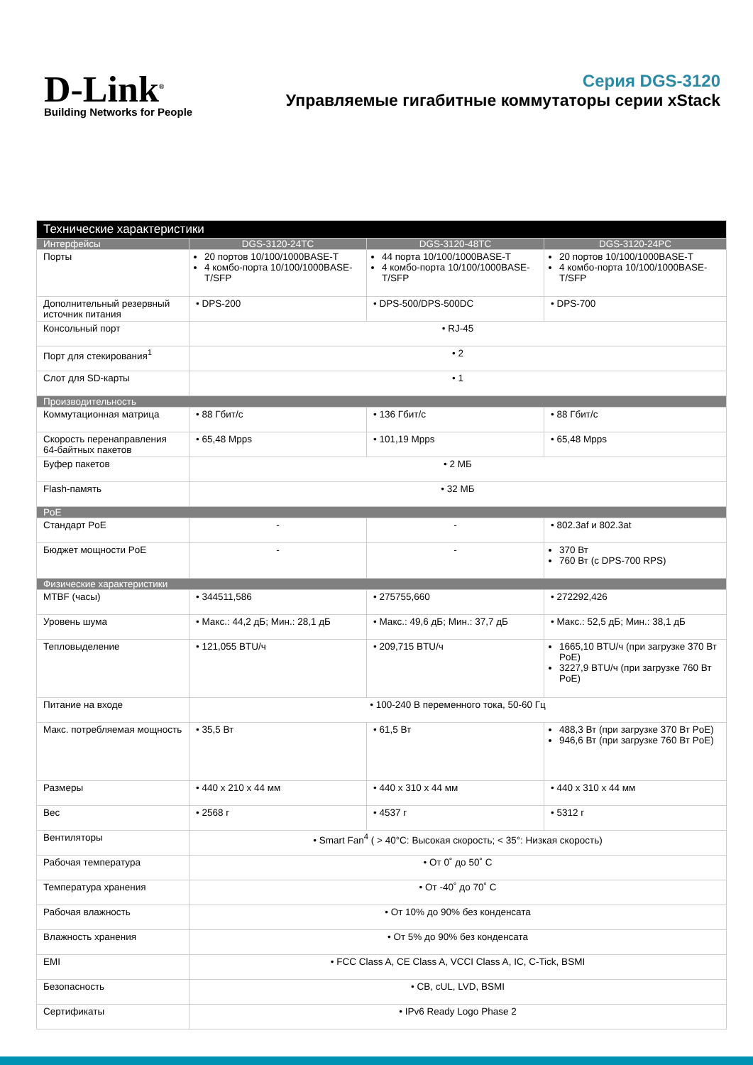D-Link<sup>®</sup>
Building Networks for People
Серия DGS-3120
Управляемые гигабитные коммутаторы серии xStack
| Технические характеристики | | | |
| --- | --- | --- | --- |
| Интерфейсы | DGS-3120-24TC | DGS-3120-48TC | DGS-3120-24PC |
| Порты | 20 портов 10/100/1000BASE-T 4 комбо-порта 10/100/1000BASE-T/SFP | 44 порта 10/100/1000BASE-T 4 комбо-порта 10/100/1000BASE-T/SFP | 20 портов 10/100/1000BASE-T 4 комбо-порта 10/100/1000BASE-T/SFP |
| Дополнительный резервный источник питания | • DPS-200 | • DPS-500/DPS-500DC | • DPS-700 |
| Консольный порт | • RJ-45 | | |
| Порт для стекирования<sup>1</sup> | • 2 | | |
| Слот для SD-карты | • 1 | | |
| Производительность | | | |
| Коммутационная матрица | • 88 Гбит/с | • 136 Гбит/с | • 88 Гбит/с |
| Скорость перенаправления 64-байтных пакетов | • 65,48 Mpps | • 101,19 Mpps | • 65,48 Mpps |
| Буфер пакетов | • 2 МБ | | |
| Flash-память | • 32 МБ | | |
| PoE | | | |
| Стандарт PoE | - | - | • 802.3af и 802.3at |
| Бюджет мощности PoE | - | - | 370 Вт 760 Вт (с DPS-700 RPS) |
| Физические характеристики | | | |
| MTBF (часы) | • 344511,586 | • 275755,660 | • 272292,426 |
| Уровень шума | • Макс.: 44,2 дБ; Мин.: 28,1 дБ | • Макс.: 49,6 дБ; Мин.: 37,7 дБ | • Макс.: 52,5 дБ; Мин.: 38,1 дБ |
| Тепловыделение | • 121,055 BTU/ч | • 209,715 BTU/ч | 1665,10 BTU/ч (при загрузке 370 Вт PoE) 3227,9 BTU/ч (при загрузке 760 Вт PoE) |
| Питание на входе | • 100-240 В переменного тока, 50-60 Гц | | |
| Макс. потребляемая мощность | • 35,5 Вт | • 61,5 Вт | 488,3 Вт (при загрузке 370 Вт PoE) 946,6 Вт (при загрузке 760 Вт PoE) |
| Размеры | • 440 x 210 x 44 мм | • 440 x 310 x 44 мм | • 440 x 310 x 44 мм |
| Вес | • 2568 г | • 4537 г | • 5312 г |
| Вентиляторы | • Smart Fan<sup>4</sup> ( > 40°C: Высокая скорость; < 35°: Низкая скорость) | | |
| Рабочая температура | • От 0˚ до 50˚ C | | |
| Температура хранения | • От -40˚ до 70˚ C | | |
| Рабочая влажность | • От 10% до 90% без конденсата | | |
| Влажность хранения | • От 5% до 90% без конденсата | | |
| EMI | • FCC Class A, CE Class A, VCCI Class A, IC, C-Tick, BSMI | | |
| Безопасность | • CB, cUL, LVD, BSMI | | |
| Сертификаты | • IPv6 Ready Logo Phase 2 | | |